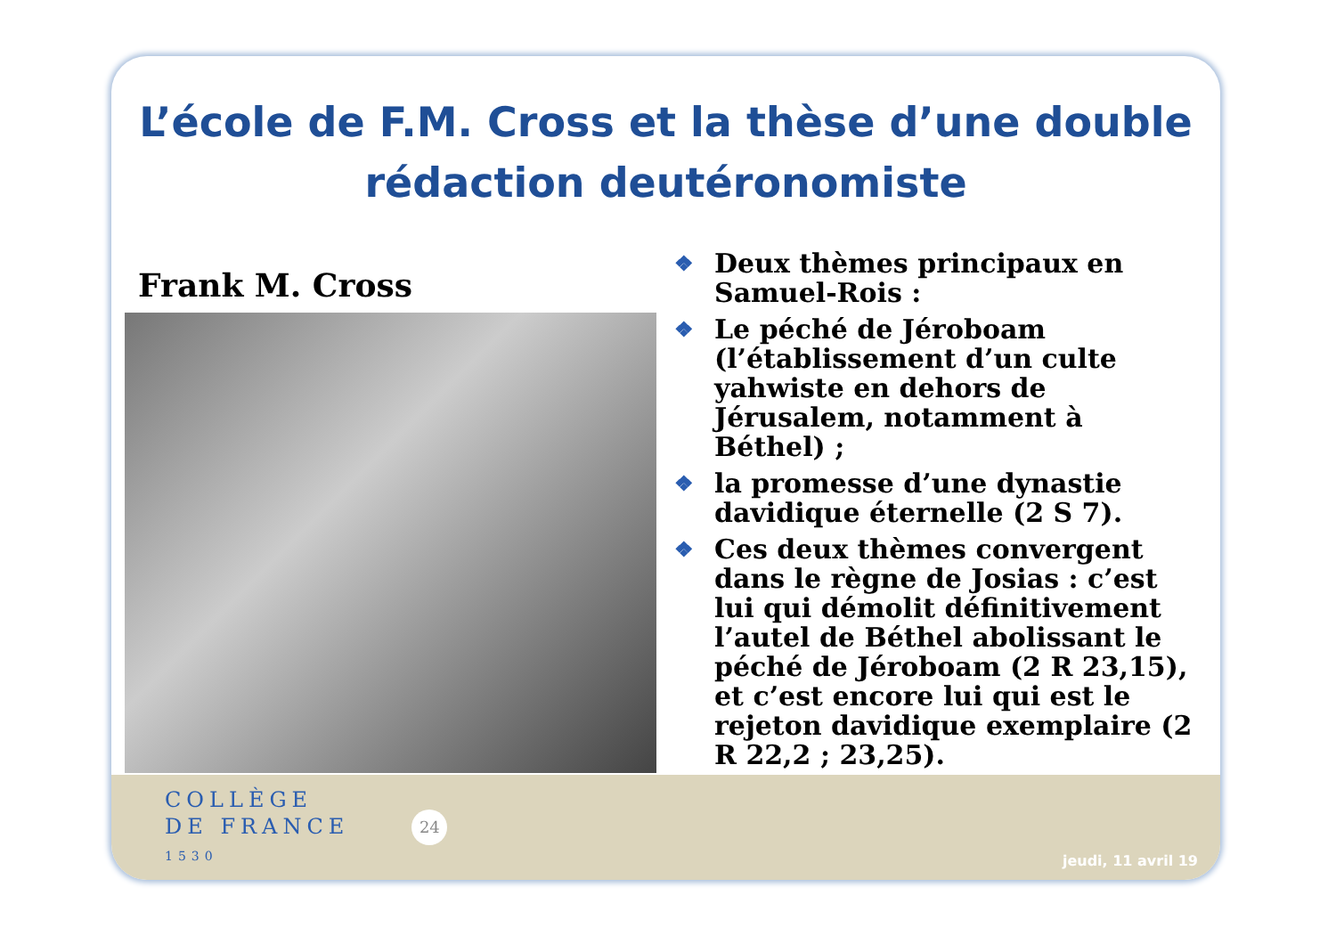L’école de F.M. Cross et la thèse d’une double rédaction deutéronomiste
Frank M. Cross
❖ Deux thèmes principaux en Samuel-Rois :
❖ Le péché de Jéroboam (l’établissement d’un culte yahwiste en dehors de Jérusalem, notamment à Béthel) ;
❖ la promesse d’une dynastie davidique éternelle (2 S 7).
❖ Ces deux thèmes convergent dans le règne de Josias : c’est lui qui démolit définitivement l’autel de Béthel abolissant le péché de Jéroboam (2 R 23,15), et c’est encore lui qui est le rejeton davidique exemplaire (2 R 22,2 ; 23,25).
COLLÈGE
DE FRANCE
1530
24
jeudi, 11 avril 19